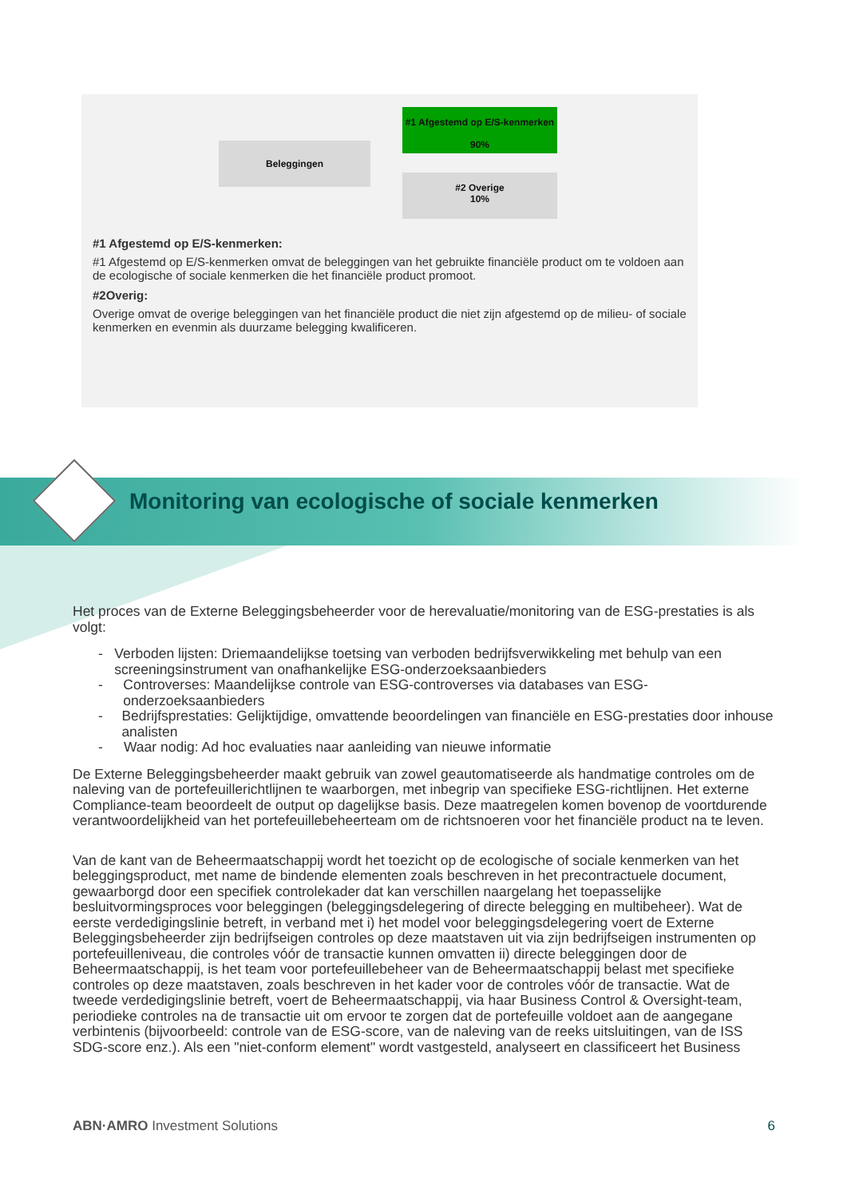Beleggingen
#1 Afgestemd op E/S-kenmerken
90%
#2 Overige
10%
#1 Afgestemd op E/S-kenmerken:
#1 Afgestemd op E/S-kenmerken omvat de beleggingen van het gebruikte financiële product om te voldoen aan de ecologische of sociale kenmerken die het financiële product promoot.
#2Overig:
Overige omvat de overige beleggingen van het financiële product die niet zijn afgestemd op de milieu- of sociale kenmerken en evenmin als duurzame belegging kwalificeren.
Monitoring van ecologische of sociale kenmerken
Het proces van de Externe Beleggingsbeheerder voor de herevaluatie/monitoring van de ESG-prestaties is als volgt:
- Verboden lijsten: Driemaandelijkse toetsing van verboden bedrijfsverwikkeling met behulp van een screeningsinstrument van onafhankelijke ESG-onderzoeksaanbieders
- Controverses: Maandelijkse controle van ESG-controverses via databases van ESG-onderzoeksaanbieders
- Bedrijfsprestaties: Gelijktijdige, omvattende beoordelingen van financiële en ESG-prestaties door inhouse analisten
- Waar nodig: Ad hoc evaluaties naar aanleiding van nieuwe informatie
De Externe Beleggingsbeheerder maakt gebruik van zowel geautomatiseerde als handmatige controles om de naleving van de portefeuillerichtlijnen te waarborgen, met inbegrip van specifieke ESG-richtlijnen. Het externe Compliance-team beoordeelt de output op dagelijkse basis. Deze maatregelen komen bovenop de voortdurende verantwoordelijkheid van het portefeuillebeheerteam om de richtsnoeren voor het financiële product na te leven.
Van de kant van de Beheermaatschappij wordt het toezicht op de ecologische of sociale kenmerken van het beleggingsproduct, met name de bindende elementen zoals beschreven in het precontractuele document, gewaarborgd door een specifiek controlekader dat kan verschillen naargelang het toepasselijke besluitvormingsproces voor beleggingen (beleggingsdelegering of directe belegging en multibeheer). Wat de eerste verdedigingslinie betreft, in verband met i) het model voor beleggingsdelegering voert de Externe Beleggingsbeheerder zijn bedrijfseigen controles op deze maatstaven uit via zijn bedrijfseigen instrumenten op portefeuilleniveau, die controles vóór de transactie kunnen omvatten ii) directe beleggingen door de Beheermaatschappij, is het team voor portefeuillebeheer van de Beheermaatschappij belast met specifieke controles op deze maatstaven, zoals beschreven in het kader voor de controles vóór de transactie. Wat de tweede verdedigingslinie betreft, voert de Beheermaatschappij, via haar Business Control & Oversight-team, periodieke controles na de transactie uit om ervoor te zorgen dat de portefeuille voldoet aan de aangegane verbintenis (bijvoorbeeld: controle van de ESG-score, van de naleving van de reeks uitsluitingen, van de ISS SDG-score enz.). Als een "niet-conform element" wordt vastgesteld, analyseert en classificeert het Business
ABN·AMRO Investment Solutions 6